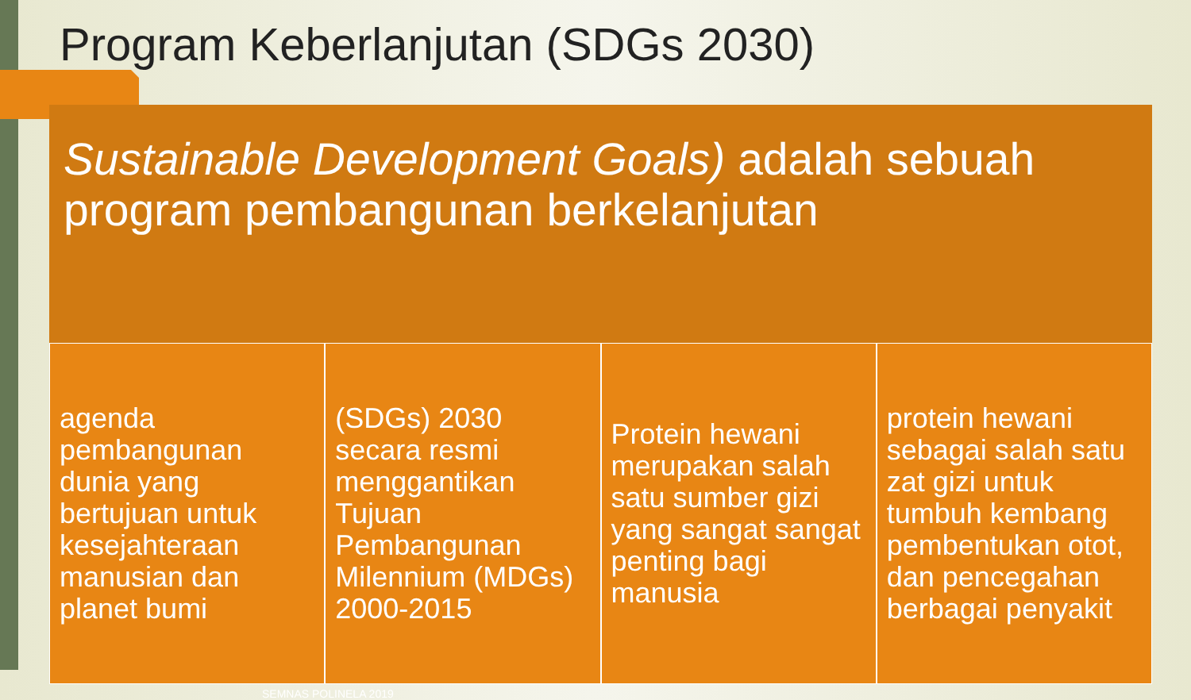Program Keberlanjutan (SDGs 2030)
Sustainable Development Goals) adalah sebuah program pembangunan berkelanjutan
agenda pembangunan dunia yang bertujuan untuk kesejahteraan manusian dan planet bumi
(SDGs) 2030 secara resmi menggantikan Tujuan Pembangunan Milennium (MDGs) 2000-2015
Protein hewani merupakan salah satu sumber gizi yang sangat sangat penting bagi manusia
protein hewani sebagai salah satu zat gizi untuk tumbuh kembang pembentukan otot, dan pencegahan berbagai penyakit
SEMNAS POLINELA 2019